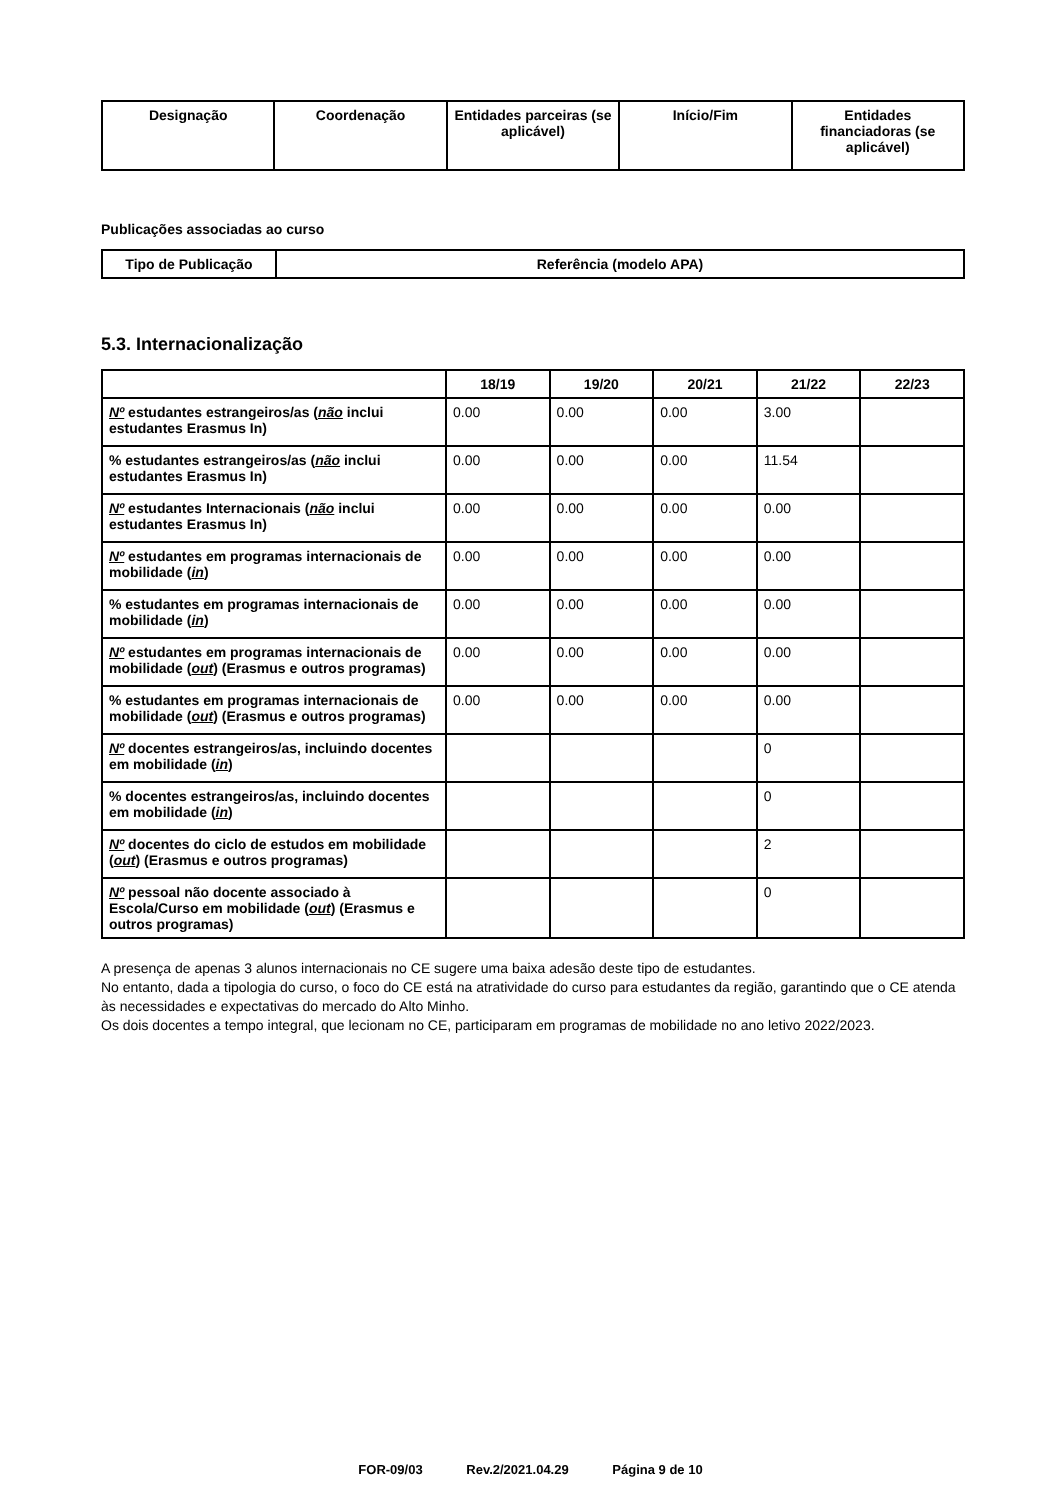| Designação | Coordenação | Entidades parceiras (se aplicável) | Início/Fim | Entidades financiadoras (se aplicável) |
| --- | --- | --- | --- | --- |
Publicações associadas ao curso
| Tipo de Publicação | Referência (modelo APA) |
| --- | --- |
5.3. Internacionalização
| | 18/19 | 19/20 | 20/21 | 21/22 | 22/23 |
| --- | --- | --- | --- | --- | --- |
| Nº estudantes estrangeiros/as ( não inclui estudantes Erasmus In) | 0.00 | 0.00 | 0.00 | 3.00 | |
| % estudantes estrangeiros/as ( não inclui estudantes Erasmus In) | 0.00 | 0.00 | 0.00 | 11.54 | |
| Nº estudantes Internacionais ( não inclui estudantes Erasmus In) | 0.00 | 0.00 | 0.00 | 0.00 | |
| Nº estudantes em programas internacionais de mobilidade ( in ) | 0.00 | 0.00 | 0.00 | 0.00 | |
| % estudantes em programas internacionais de mobilidade ( in ) | 0.00 | 0.00 | 0.00 | 0.00 | |
| Nº estudantes em programas internacionais de mobilidade ( out ) (Erasmus e outros programas) | 0.00 | 0.00 | 0.00 | 0.00 | |
| % estudantes em programas internacionais de mobilidade ( out ) (Erasmus e outros programas) | 0.00 | 0.00 | 0.00 | 0.00 | |
| Nº docentes estrangeiros/as, incluindo docentes em mobilidade ( in ) | | | | 0 | |
| % docentes estrangeiros/as, incluindo docentes em mobilidade ( in ) | | | | 0 | |
| Nº docentes do ciclo de estudos em mobilidade ( out ) (Erasmus e outros programas) | | | | 2 | |
| Nº pessoal não docente associado à Escola/Curso em mobilidade ( out ) (Erasmus e outros programas) | | | | 0 | |
A presença de apenas 3 alunos internacionais no CE sugere uma baixa adesão deste tipo de estudantes.
No entanto, dada a tipologia do curso, o foco do CE está na atratividade do curso para estudantes da região, garantindo que o CE atenda às necessidades e expectativas do mercado do Alto Minho.
Os dois docentes a tempo integral, que lecionam no CE, participaram em programas de mobilidade no ano letivo 2022/2023.
FOR-09/03 Rev.2/2021.04.29 Página 9 de 10